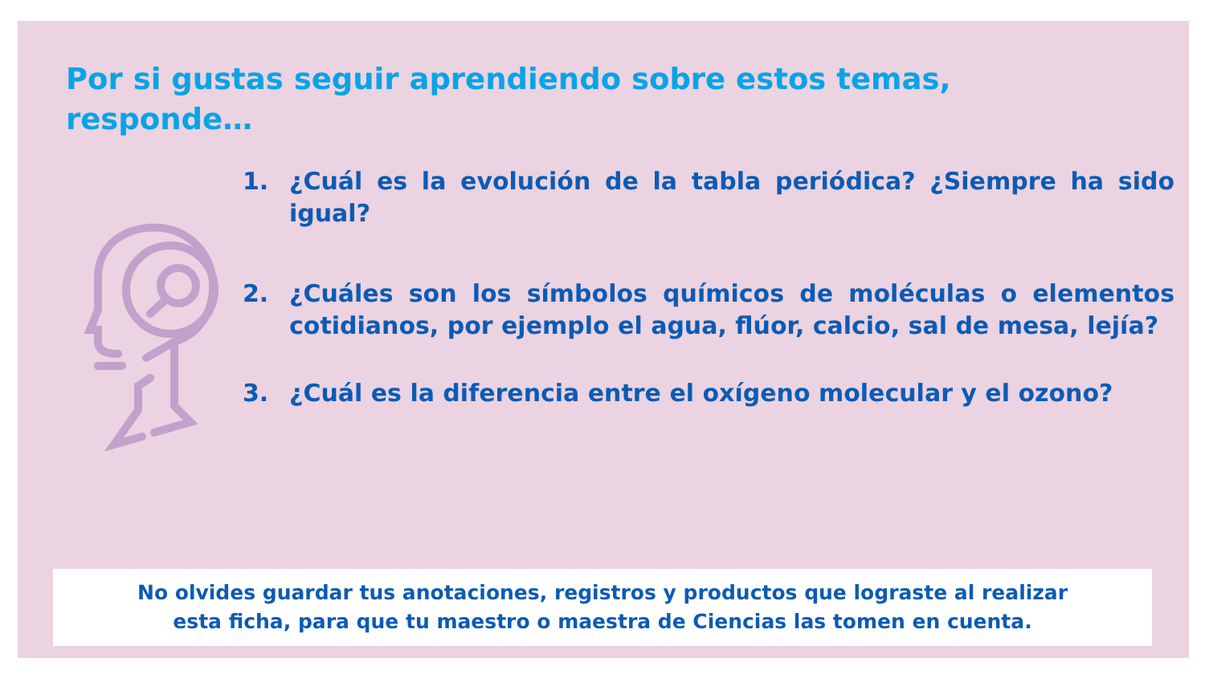Por si gustas seguir aprendiendo sobre estos temas, responde…
1. ¿Cuál es la evolución de la tabla periódica? ¿Siempre ha sido igual?
2. ¿Cuáles son los símbolos químicos de moléculas o elementos cotidianos, por ejemplo el agua, flúor, calcio, sal de mesa, lejía?
3. ¿Cuál es la diferencia entre el oxígeno molecular y el ozono?
No olvides guardar tus anotaciones, registros y productos que lograste al realizar
esta ficha, para que tu maestro o maestra de Ciencias las tomen en cuenta.